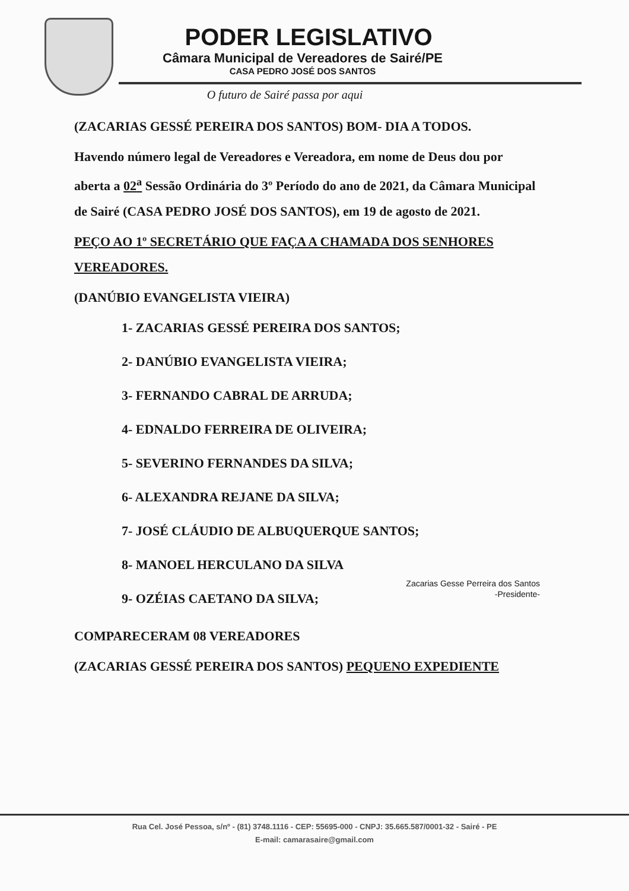PODER LEGISLATIVO
Câmara Municipal de Vereadores de Sairé/PE
CASA PEDRO JOSÉ DOS SANTOS
O futuro de Sairé passa por aqui
(ZACARIAS GESSÉ PEREIRA DOS SANTOS) BOM- DIA A TODOS.
Havendo número legal de Vereadores e Vereadora, em nome de Deus dou por aberta a 02<sup>a</sup> Sessão Ordinária do 3º Período do ano de 2021, da Câmara Municipal de Sairé (CASA PEDRO JOSÉ DOS SANTOS), em 19 de agosto de 2021.
PEÇO AO 1º SECRETÁRIO QUE FAÇA A CHAMADA DOS SENHORES VEREADORES.
(DANÚBIO EVANGELISTA VIEIRA)
1- ZACARIAS GESSÉ PEREIRA DOS SANTOS;
2- DANÚBIO EVANGELISTA VIEIRA;
3- FERNANDO CABRAL DE ARRUDA;
4- EDNALDO FERREIRA DE OLIVEIRA;
5- SEVERINO FERNANDES DA SILVA;
6- ALEXANDRA REJANE DA SILVA;
7- JOSÉ CLÁUDIO DE ALBUQUERQUE SANTOS;
8- MANOEL HERCULANO DA SILVA
9- OZÉIAS CAETANO DA SILVA;
Zacarias Gesse Perreira dos Santos
-Presidente-
COMPARECERAM 08 VEREADORES
(ZACARIAS GESSÉ PEREIRA DOS SANTOS) PEQUENO EXPEDIENTE
Rua Cel. José Pessoa, s/nº - (81) 3748.1116 - CEP: 55695-000 - CNPJ: 35.665.587/0001-32 - Sairé - PE
E-mail: camarasaire@gmail.com